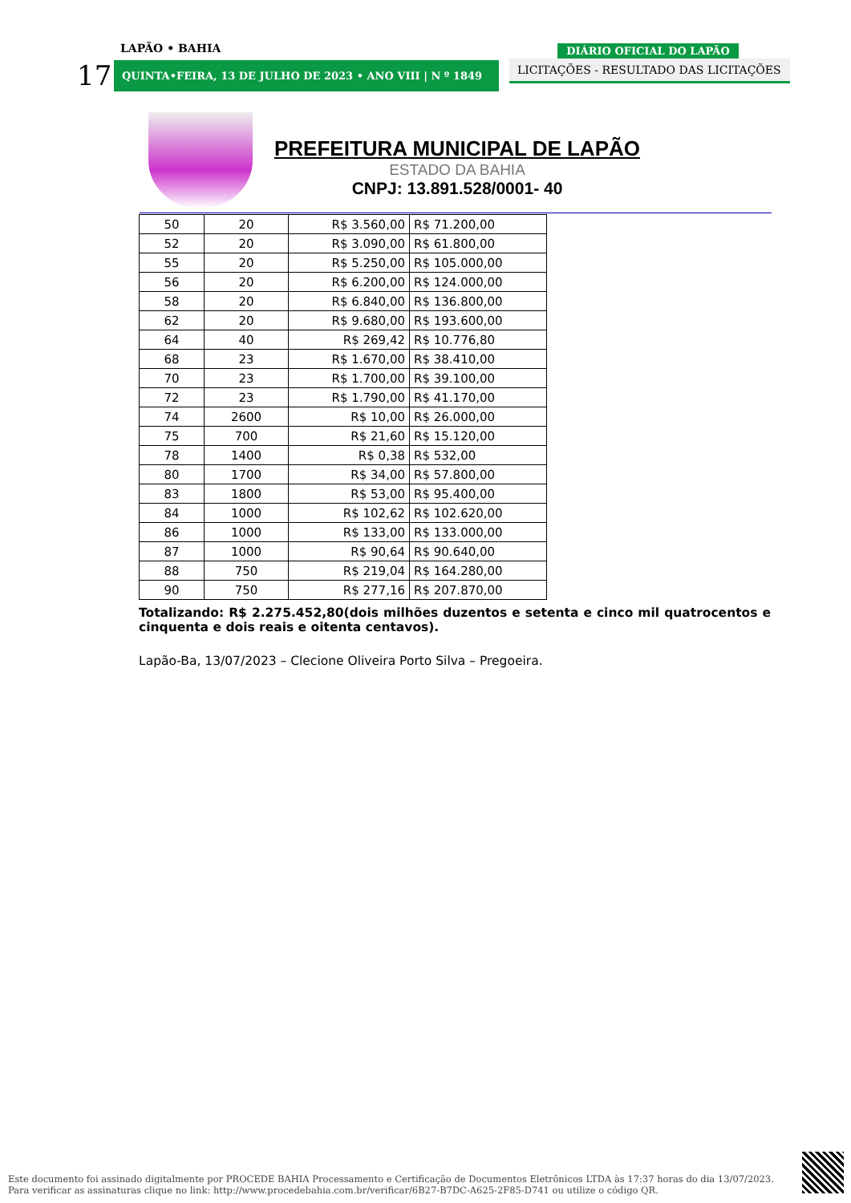LAPÃO • BAHIA
17
QUINTA•FEIRA, 13 DE JULHO DE 2023 • ANO VIII | N º 1849
DIÁRIO OFICIAL DO LAPÃO
LICITAÇÕES - RESULTADO DAS LICITAÇÕES
PREFEITURA MUNICIPAL DE LAPÃO
ESTADO DA BAHIA
CNPJ: 13.891.528/0001- 40
| 50 | 20 | R$ 3.560,00 | R$ 71.200,00 |
| 52 | 20 | R$ 3.090,00 | R$ 61.800,00 |
| 55 | 20 | R$ 5.250,00 | R$ 105.000,00 |
| 56 | 20 | R$ 6.200,00 | R$ 124.000,00 |
| 58 | 20 | R$ 6.840,00 | R$ 136.800,00 |
| 62 | 20 | R$ 9.680,00 | R$ 193.600,00 |
| 64 | 40 | R$ 269,42 | R$ 10.776,80 |
| 68 | 23 | R$ 1.670,00 | R$ 38.410,00 |
| 70 | 23 | R$ 1.700,00 | R$ 39.100,00 |
| 72 | 23 | R$ 1.790,00 | R$ 41.170,00 |
| 74 | 2600 | R$ 10,00 | R$ 26.000,00 |
| 75 | 700 | R$ 21,60 | R$ 15.120,00 |
| 78 | 1400 | R$ 0,38 | R$ 532,00 |
| 80 | 1700 | R$ 34,00 | R$ 57.800,00 |
| 83 | 1800 | R$ 53,00 | R$ 95.400,00 |
| 84 | 1000 | R$ 102,62 | R$ 102.620,00 |
| 86 | 1000 | R$ 133,00 | R$ 133.000,00 |
| 87 | 1000 | R$ 90,64 | R$ 90.640,00 |
| 88 | 750 | R$ 219,04 | R$ 164.280,00 |
| 90 | 750 | R$ 277,16 | R$ 207.870,00 |
Totalizando: R$ 2.275.452,80(dois milhões duzentos e setenta e cinco mil quatrocentos e cinquenta e dois reais e oitenta centavos).
Lapão-Ba, 13/07/2023 – Clecione Oliveira Porto Silva – Pregoeira.
Este documento foi assinado digitalmente por PROCEDE BAHIA Processamento e Certificação de Documentos Eletrônicos LTDA às 17:37 horas do dia 13/07/2023.
Para verificar as assinaturas clique no link: http://www.procedebahia.com.br/verificar/6B27-B7DC-A625-2F85-D741 ou utilize o código QR.